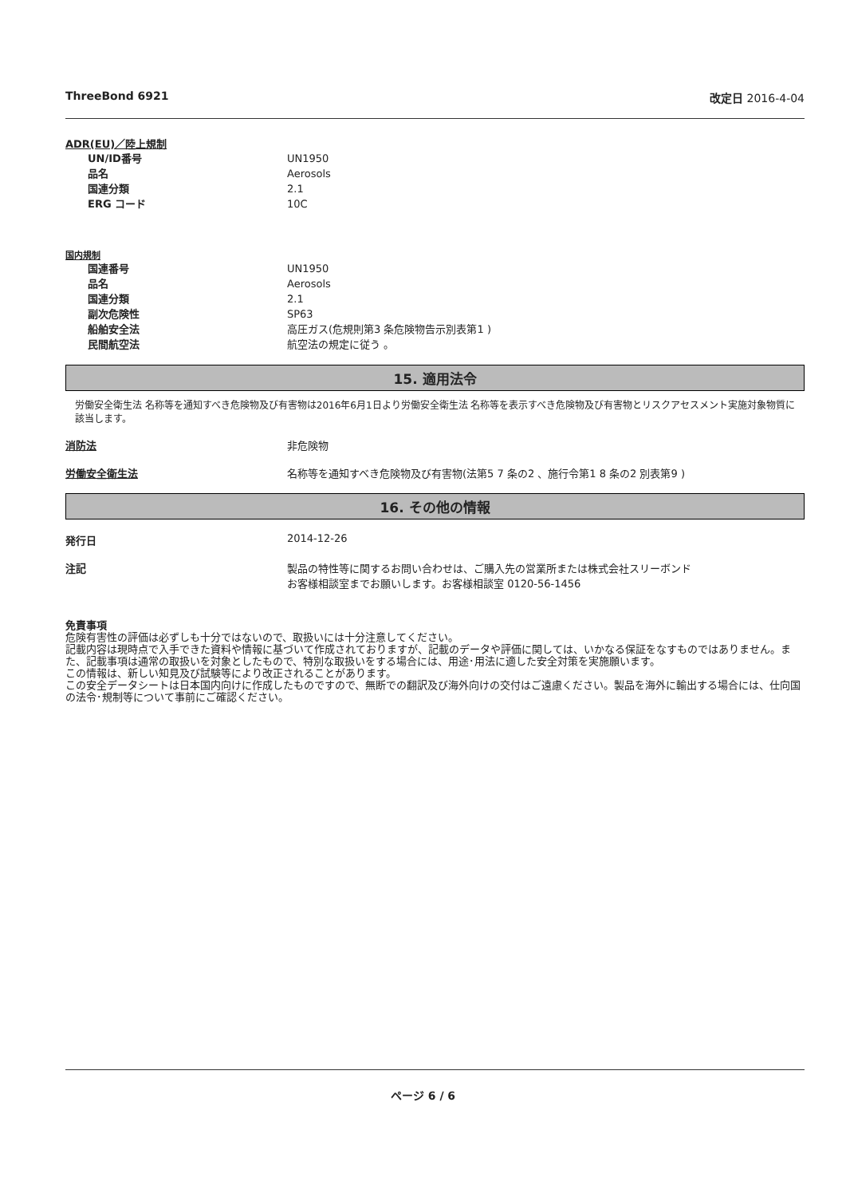ThreeBond 6921 改定日 2016-4-04
ADR(EU)／陸上規制
UN/ID番号 UN1950
品名 Aerosols
国連分類 2.1
ERG コード 10C
国内規制
国連番号 UN1950
品名 Aerosols
国連分類 2.1
副次危険性 SP63
船舶安全法 高圧ガス(危規則第3 条危険物告示別表第1 )
民間航空法 航空法の規定に従う 。
15. 適用法令
労働安全衛生法 名称等を通知すべき危険物及び有害物は2016年6月1日より労働安全衛生法 名称等を表示すべき危険物及び有害物とリスクアセスメント実施対象物質に該当します。
消防法 非危険物
労働安全衛生法 名称等を通知すべき危険物及び有害物(法第5 7 条の2 、施行令第1 8 条の2 別表第9 )
16. その他の情報
発行日 2014-12-26
注記 製品の特性等に関するお問い合わせは、ご購入先の営業所または株式会社スリーボンド
お客様相談室までお願いします。お客様相談室 0120-56-1456
免責事項
危険有害性の評価は必ずしも十分ではないので、取扱いには十分注意してください。
記載内容は現時点で入手できた資料や情報に基づいて作成されておりますが、記載のデータや評価に関しては、いかなる保証をなすものではありません。また、記載事項は通常の取扱いを対象としたもので、特別な取扱いをする場合には、用途･用法に適した安全対策を実施願います。
この情報は、新しい知見及び試験等により改正されることがあります。
この安全データシートは日本国内向けに作成したものですので、無断での翻訳及び海外向けの交付はご遠慮ください。製品を海外に輸出する場合には、仕向国の法令･規制等について事前にご確認ください。
ページ 6 / 6